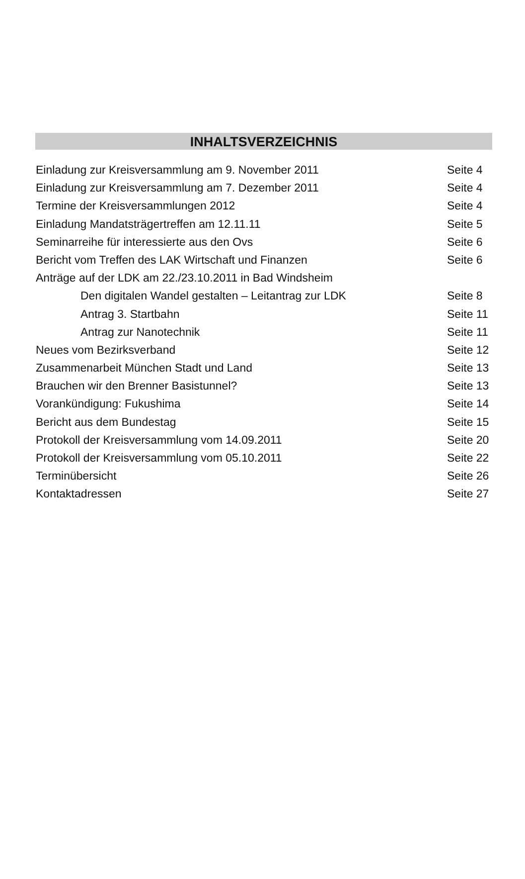INHALTSVERZEICHNIS
Einladung zur Kreisversammlung am 9. November 2011 Seite 4
Einladung zur Kreisversammlung am 7. Dezember 2011 Seite 4
Termine der Kreisversammlungen 2012 Seite 4
Einladung Mandatsträgertreffen am 12.11.11 Seite 5
Seminarreihe für interessierte aus den Ovs Seite 6
Bericht vom Treffen des LAK Wirtschaft und Finanzen Seite 6
Anträge auf der LDK am 22./23.10.2011 in Bad Windsheim
Den digitalen Wandel gestalten – Leitantrag zur LDK Seite 8
Antrag 3. Startbahn Seite 11
Antrag zur Nanotechnik Seite 11
Neues vom Bezirksverband Seite 12
Zusammenarbeit München Stadt und Land Seite 13
Brauchen wir den Brenner Basistunnel? Seite 13
Vorankündigung: Fukushima Seite 14
Bericht aus dem Bundestag Seite 15
Protokoll der Kreisversammlung vom 14.09.2011 Seite 20
Protokoll der Kreisversammlung vom 05.10.2011 Seite 22
Terminübersicht Seite 26
Kontaktadressen Seite 27